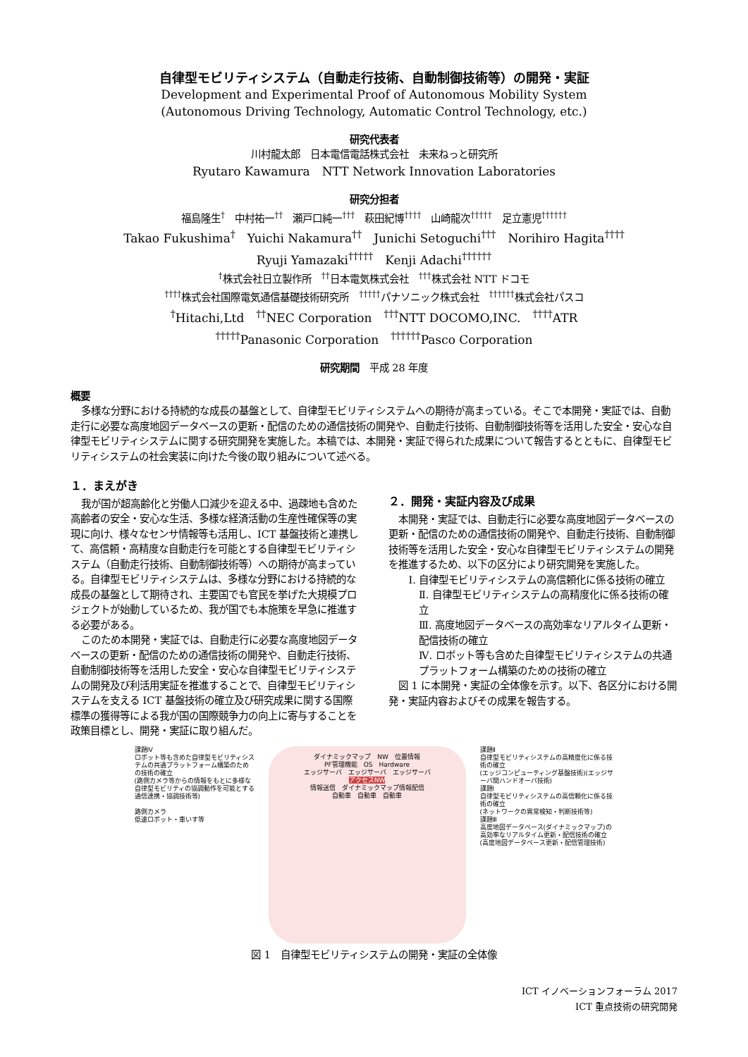自律型モビリティシステム（自動走行技術、自動制御技術等）の開発・実証
Development and Experimental Proof of Autonomous Mobility System
(Autonomous Driving Technology, Automatic Control Technology, etc.)
研究代表者
川村龍太郎　日本電信電話株式会社　未来ねっと研究所
Ryutaro Kawamura　NTT Network Innovation Laboratories
研究分担者
福島隆生<sup>†</sup>　中村祐一<sup>††</sup>　瀬戸口純一<sup>†††</sup>　萩田紀博<sup>††††</sup>　山崎龍次<sup>†††††</sup>　足立憲児<sup>††††††</sup>
Takao Fukushima<sup>†</sup>　Yuichi Nakamura<sup>††</sup>　Junichi Setoguchi<sup>†††</sup>　Norihiro Hagita<sup>††††</sup>
Ryuji Yamazaki<sup>†††††</sup>　Kenji Adachi<sup>††††††</sup>
<sup>†</sup> 株式会社日立製作所　<sup>††</sup>日本電気株式会社　<sup>†††</sup>株式会社 NTT ドコモ
<sup>††††</sup>株式会社国際電気通信基礎技術研究所　<sup>†††††</sup>パナソニック株式会社　<sup>††††††</sup>株式会社パスコ
<sup>†</sup> Hitachi,Ltd　<sup>††</sup>NEC Corporation　<sup>†††</sup>NTT DOCOMO,INC.　<sup>††††</sup>ATR
<sup>†††††</sup>Panasonic Corporation　<sup>††††††</sup>Pasco Corporation
研究期間　平成 28 年度
概要
多様な分野における持続的な成長の基盤として、自律型モビリティシステムへの期待が高まっている。そこで本開発・実証では、自動走行に必要な高度地図データベースの更新・配信のための通信技術の開発や、自動走行技術、自動制御技術等を活用した安全・安心な自律型モビリティシステムに関する研究開発を実施した。本稿では、本開発・実証で得られた成果について報告するとともに、自律型モビリティシステムの社会実装に向けた今後の取り組みについて述べる。
１．まえがき
我が国が超高齢化と労働人口減少を迎える中、過疎地も含めた高齢者の安全・安心な生活、多様な経済活動の生産性確保等の実現に向け、様々なセンサ情報等も活用し、ICT 基盤技術と連携して、高信頼・高精度な自動走行を可能とする自律型モビリティシステム（自動走行技術、自動制御技術等）への期待が高まっている。自律型モビリティシステムは、多様な分野における持続的な成長の基盤として期待され、主要国でも官民を挙げた大規模プロジェクトが始動しているため、我が国でも本施策を早急に推進する必要がある。
このため本開発・実証では、自動走行に必要な高度地図データベースの更新・配信のための通信技術の開発や、自動走行技術、自動制御技術等を活用した安全・安心な自律型モビリティシステムの開発及び利活用実証を推進することで、自律型モビリティシステムを支える ICT 基盤技術の確立及び研究成果に関する国際標準の獲得等による我が国の国際競争力の向上に寄与することを政策目標とし、開発・実証に取り組んだ。
２．開発・実証内容及び成果
本開発・実証では、自動走行に必要な高度地図データベースの更新・配信のための通信技術の開発や、自動走行技術、自動制御技術等を活用した安全・安心な自律型モビリティシステムの開発を推進するため、以下の区分により研究開発を実施した。
Ⅰ. 自律型モビリティシステムの高信頼化に係る技術の確立
Ⅱ. 自律型モビリティシステムの高精度化に係る技術の確立
Ⅲ. 高度地図データベースの高効率なリアルタイム更新・配信技術の確立
Ⅳ. ロボット等も含めた自律型モビリティシステムの共通プラットフォーム構築のための技術の確立
図 1 に本開発・実証の全体像を示す。以下、各区分における開発・実証内容およびその成果を報告する。
課題Ⅳ
ロボット等も含めた自律型モビリティシステムの共通プラットフォーム構築のための技術の確立
(路側カメラ等からの情報をもとに多様な自律型モビリティの協調動作を可能とする通信連携・協調技術等)
路側カメラ
低速ロボット・車いす等
ダイナミックマップ　NW　位置情報
PF管理機能　OS　Hardware
エッジサーバ　エッジサーバ　エッジサーバ
アクセスNW
情報送信　ダイナミックマップ情報配信
自動車　自動車　自動車
課題Ⅱ
自律型モビリティシステムの高精度化に係る技術の確立
(エッジコンピューティング基盤技術)(エッジサーバ間ハンドオーバ技術)
課題Ⅰ
自律型モビリティシステムの高信頼化に係る技術の確立
(ネットワークの異常検知・判断技術等)
課題Ⅲ
高度地図データベース(ダイナミックマップ)の高効率なリアルタイム更新・配信技術の確立
(高度地図データベース更新・配信管理技術)
図 1　自律型モビリティシステムの開発・実証の全体像
ICT イノベーションフォーラム 2017
ICT 重点技術の研究開発